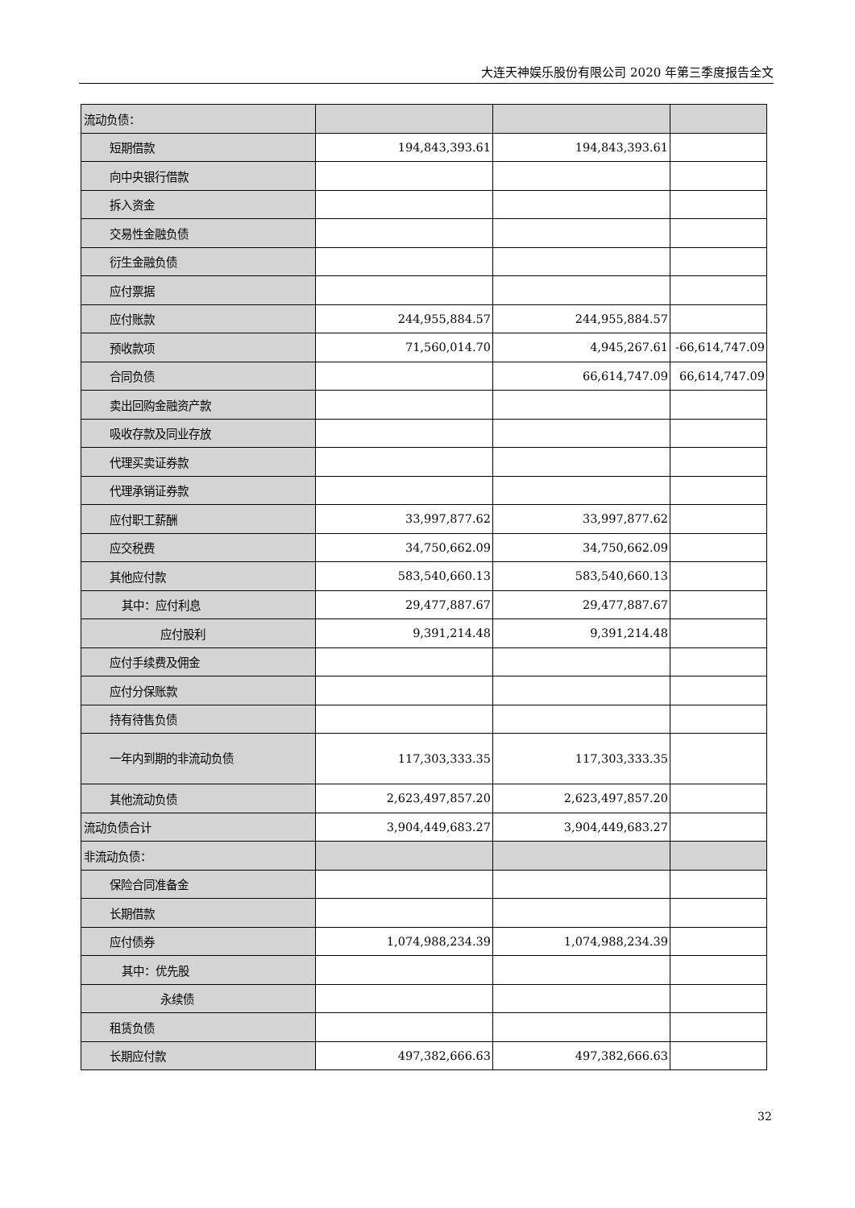大连天神娱乐股份有限公司 2020 年第三季度报告全文
| 流动负债： | | | |
| 短期借款 | 194,843,393.61 | 194,843,393.61 | |
| 向中央银行借款 | | | |
| 拆入资金 | | | |
| 交易性金融负债 | | | |
| 衍生金融负债 | | | |
| 应付票据 | | | |
| 应付账款 | 244,955,884.57 | 244,955,884.57 | |
| 预收款项 | 71,560,014.70 | 4,945,267.61 | -66,614,747.09 |
| 合同负债 | | 66,614,747.09 | 66,614,747.09 |
| 卖出回购金融资产款 | | | |
| 吸收存款及同业存放 | | | |
| 代理买卖证券款 | | | |
| 代理承销证券款 | | | |
| 应付职工薪酬 | 33,997,877.62 | 33,997,877.62 | |
| 应交税费 | 34,750,662.09 | 34,750,662.09 | |
| 其他应付款 | 583,540,660.13 | 583,540,660.13 | |
| 其中：应付利息 | 29,477,887.67 | 29,477,887.67 | |
| 应付股利 | 9,391,214.48 | 9,391,214.48 | |
| 应付手续费及佣金 | | | |
| 应付分保账款 | | | |
| 持有待售负债 | | | |
| 一年内到期的非流动负债 | 117,303,333.35 | 117,303,333.35 | |
| 其他流动负债 | 2,623,497,857.20 | 2,623,497,857.20 | |
| 流动负债合计 | 3,904,449,683.27 | 3,904,449,683.27 | |
| 非流动负债： | | | |
| 保险合同准备金 | | | |
| 长期借款 | | | |
| 应付债券 | 1,074,988,234.39 | 1,074,988,234.39 | |
| 其中：优先股 | | | |
| 永续债 | | | |
| 租赁负债 | | | |
| 长期应付款 | 497,382,666.63 | 497,382,666.63 | |
32